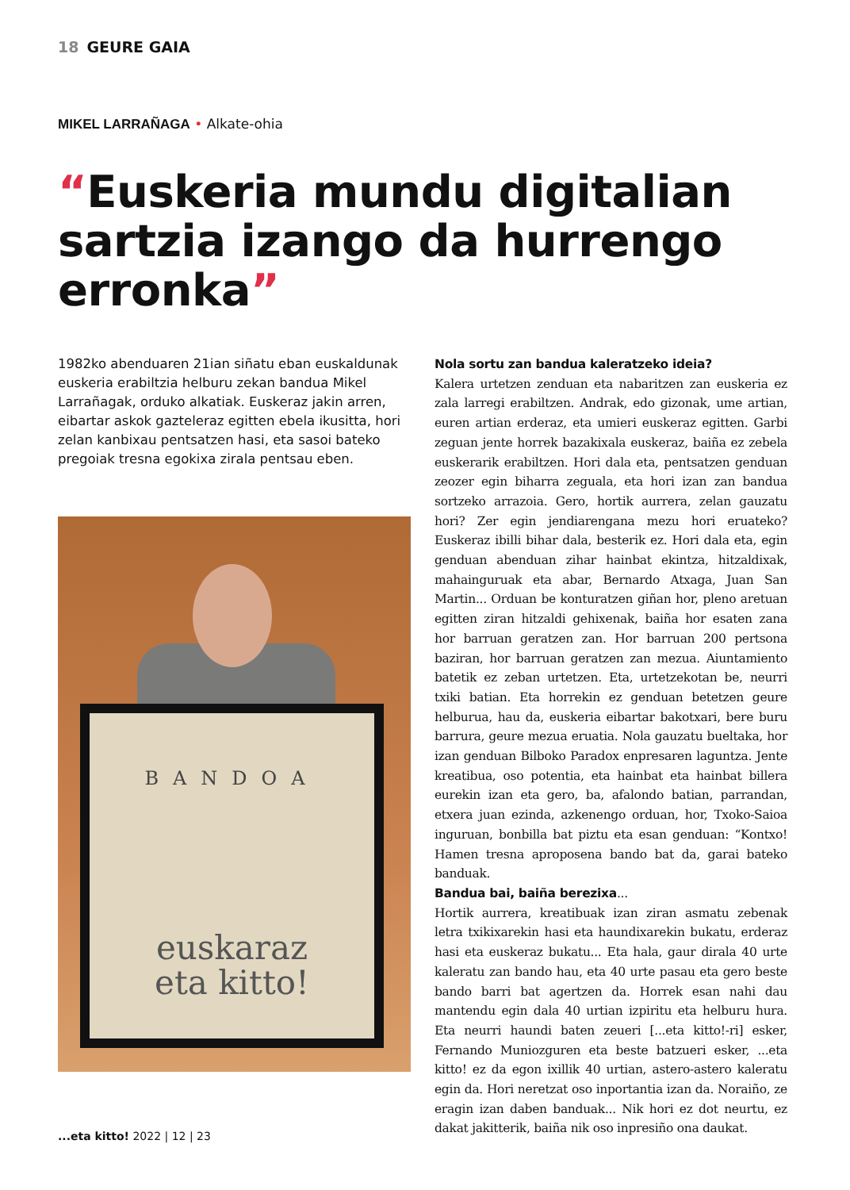18 GEURE GAIA
MIKEL LARRAÑAGA • Alkate-ohia
“Euskeria mundu digitalian sartzia izango da hurrengo erronka”
1982ko abenduaren 21ian siñatu eban euskaldunak euskeria erabiltzia helburu zekan bandua Mikel Larrañagak, orduko alkatiak. Euskeraz jakin arren, eibartar askok gazteleraz egitten ebela ikusitta, hori zelan kanbixau pentsatzen hasi, eta sasoi bateko pregoiak tresna egokixa zirala pentsau eben.
BANDOA
euskaraz
eta kitto!
Nola sortu zan bandua kaleratzeko ideia?
Kalera urtetzen zenduan eta nabaritzen zan euskeria ez zala larregi erabiltzen. Andrak, edo gizonak, ume artian, euren artian erderaz, eta umieri euskeraz egitten. Garbi zeguan jente horrek bazakixala euskeraz, baiña ez zebela euskerarik erabiltzen. Hori dala eta, pentsatzen genduan zeozer egin biharra zeguala, eta hori izan zan bandua sortzeko arrazoia. Gero, hortik aurrera, zelan gauzatu hori? Zer egin jendiarengana mezu hori eruateko? Euskeraz ibilli bihar dala, besterik ez. Hori dala eta, egin genduan abenduan zihar hainbat ekintza, hitzaldixak, mahainguruak eta abar, Bernardo Atxaga, Juan San Martin... Orduan be konturatzen giñan hor, pleno aretuan egitten ziran hitzaldi gehixenak, baiña hor esaten zana hor barruan geratzen zan. Hor barruan 200 pertsona baziran, hor barruan geratzen zan mezua. Aiuntamiento batetik ez zeban urtetzen. Eta, urtetzekotan be, neurri txiki batian. Eta horrekin ez genduan betetzen geure helburua, hau da, euskeria eibartar bakotxari, bere buru barrura, geure mezua eruatia. Nola gauzatu bueltaka, hor izan genduan Bilboko Paradox enpresaren laguntza. Jente kreatibua, oso potentia, eta hainbat eta hainbat billera eurekin izan eta gero, ba, afalondo batian, parrandan, etxera juan ezinda, azkenengo orduan, hor, Txoko-Saioa inguruan, bonbilla bat piztu eta esan genduan: “Kontxo! Hamen tresna aproposena bando bat da, garai bateko banduak.
Bandua bai, baiña berezixa...
Hortik aurrera, kreatibuak izan ziran asmatu zebenak letra txikixarekin hasi eta haundixarekin bukatu, erderaz hasi eta euskeraz bukatu... Eta hala, gaur dirala 40 urte kaleratu zan bando hau, eta 40 urte pasau eta gero beste bando barri bat agertzen da. Horrek esan nahi dau mantendu egin dala 40 urtian izpiritu eta helburu hura. Eta neurri haundi baten zeueri [...eta kitto!-ri] esker, Fernando Muniozguren eta beste batzueri esker, ...eta kitto! ez da egon ixillik 40 urtian, astero-astero kaleratu egin da. Hori neretzat oso inportantia izan da. Noraiño, ze eragin izan daben banduak... Nik hori ez dot neurtu, ez dakat jakitterik, baiña nik oso inpresiño ona daukat.
...eta kitto! 2022 | 12 | 23